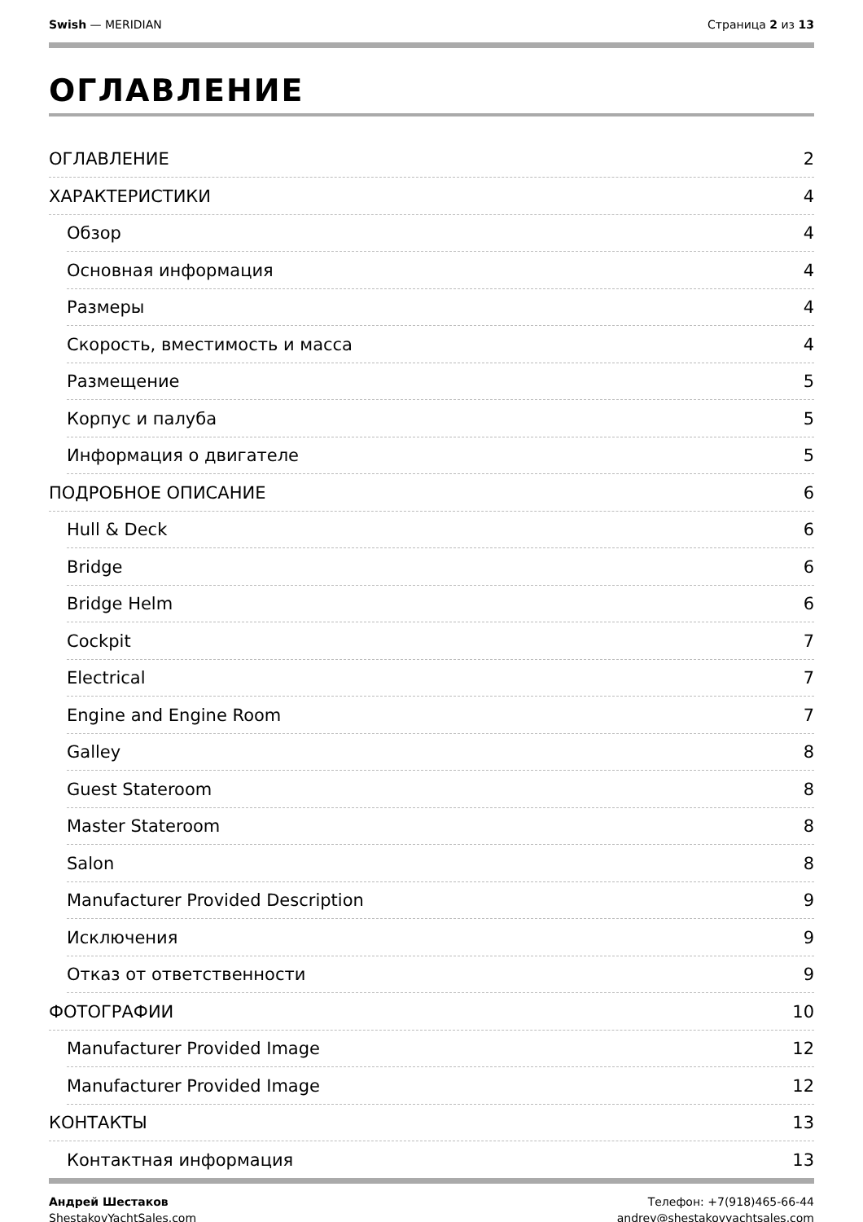Swish — MERIDIAN Страница 2 из 13
ОГЛАВЛЕНИЕ
ОГЛАВЛЕНИЕ 2
ХАРАКТЕРИСТИКИ 4
Обзор 4
Основная информация 4
Размеры 4
Скорость, вместимость и масса 4
Размещение 5
Корпус и палуба 5
Информация о двигателе 5
ПОДРОБНОЕ ОПИСАНИЕ 6
Hull & Deck 6
Bridge 6
Bridge Helm 6
Cockpit 7
Electrical 7
Engine and Engine Room 7
Galley 8
Guest Stateroom 8
Master Stateroom 8
Salon 8
Manufacturer Provided Description 9
Исключения 9
Отказ от ответственности 9
ФОТОГРАФИИ 10
Manufacturer Provided Image 12
Manufacturer Provided Image 12
КОНТАКТЫ 13
Контактная информация 13
Андрей Шестаков
ShestakovYachtSales.com
Телефон: +7(918)465-66-44
andrey@shestakovyachtsales.com